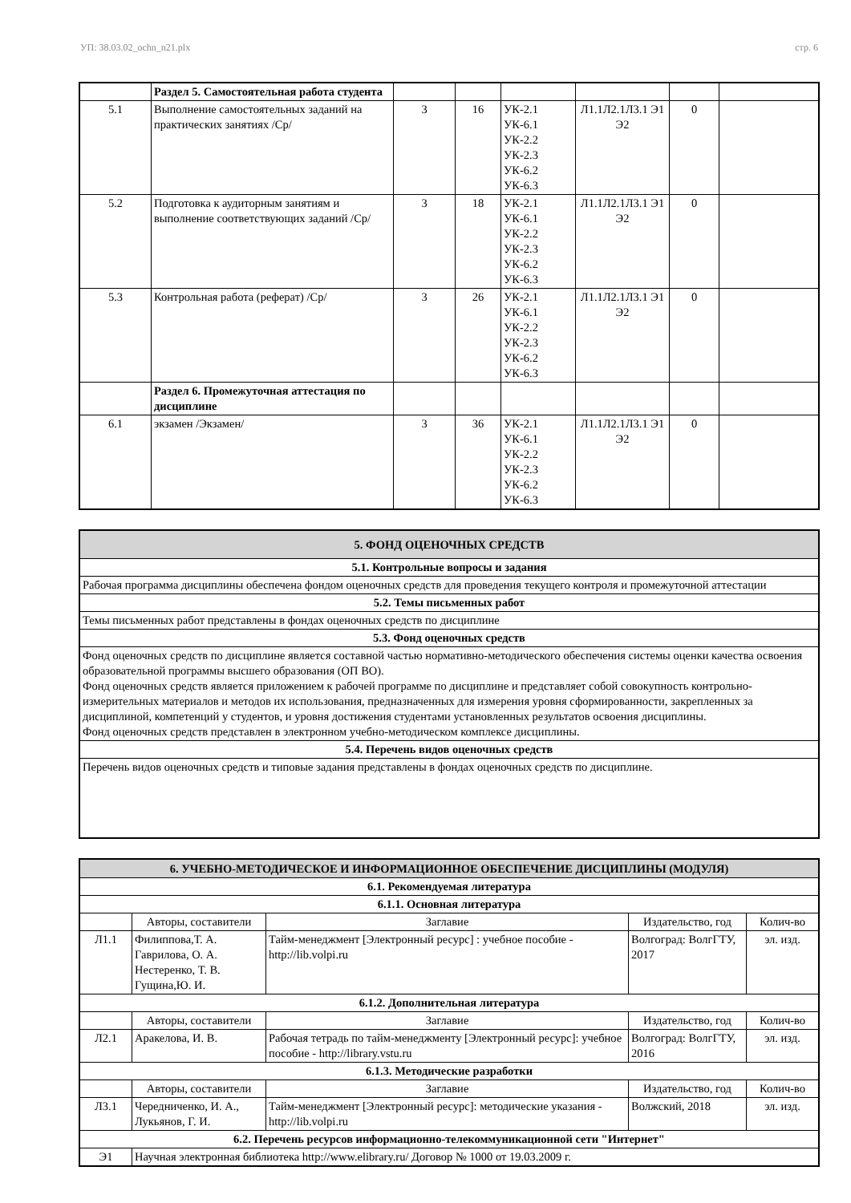УП: 38.03.02_ochn_n21.plx стр. 6
| | Раздел 5. Самостоятельная работа студента | | | | | | |
| 5.1 | Выполнение самостоятельных заданий на практических занятиях /Ср/ | 3 | 16 | УК-2.1 УК-6.1 УК-2.2 УК-2.3 УК-6.2 УК-6.3 | Л1.1Л2.1Л3.1 Э1 Э2 | 0 | |
| 5.2 | Подготовка к аудиторным занятиям и выполнение соответствующих заданий /Ср/ | 3 | 18 | УК-2.1 УК-6.1 УК-2.2 УК-2.3 УК-6.2 УК-6.3 | Л1.1Л2.1Л3.1 Э1 Э2 | 0 | |
| 5.3 | Контрольная работа (реферат) /Ср/ | 3 | 26 | УК-2.1 УК-6.1 УК-2.2 УК-2.3 УК-6.2 УК-6.3 | Л1.1Л2.1Л3.1 Э1 Э2 | 0 | |
| | Раздел 6. Промежуточная аттестация по дисциплине | | | | | | |
| 6.1 | экзамен /Экзамен/ | 3 | 36 | УК-2.1 УК-6.1 УК-2.2 УК-2.3 УК-6.2 УК-6.3 | Л1.1Л2.1Л3.1 Э1 Э2 | 0 | |
| 5. ФОНД ОЦЕНОЧНЫХ СРЕДСТВ |
| 5.1. Контрольные вопросы и задания |
| Рабочая программа дисциплины обеспечена фондом оценочных средств для проведения текущего контроля и промежуточной аттестации |
| 5.2. Темы письменных работ |
| Темы письменных работ представлены в фондах оценочных средств по дисциплине |
| 5.3. Фонд оценочных средств |
| Фонд оценочных средств по дисциплине является составной частью нормативно-методического обеспечения системы оценки качества освоения образовательной программы высшего образования (ОП ВО). Фонд оценочных средств является приложением к рабочей программе по дисциплине и представляет собой совокупность контрольно-измерительных материалов и методов их использования, предназначенных для измерения уровня сформированности, закрепленных за дисциплиной, компетенций у студентов, и уровня достижения студентами установленных результатов освоения дисциплины. Фонд оценочных средств представлен в электронном учебно-методическом комплексе дисциплины. |
| 5.4. Перечень видов оценочных средств |
| Перечень видов оценочных средств и типовые задания представлены в фондах оценочных средств по дисциплине. |
| 6. УЧЕБНО-МЕТОДИЧЕСКОЕ И ИНФОРМАЦИОННОЕ ОБЕСПЕЧЕНИЕ ДИСЦИПЛИНЫ (МОДУЛЯ) | | | | |
| 6.1. Рекомендуемая литература | | | | |
| 6.1.1. Основная литература | | | | |
| | Авторы, составители | Заглавие | Издательство, год | Колич-во |
| Л1.1 | Филиппова,Т. А. Гаврилова, О. А. Нестеренко, Т. В. Гущина,Ю. И. | Тайм-менеджмент [Электронный ресурс] : учебное пособие - http://lib.volpi.ru | Волгоград: ВолгГТУ, 2017 | эл. изд. |
| 6.1.2. Дополнительная литература | | | | |
| | Авторы, составители | Заглавие | Издательство, год | Колич-во |
| Л2.1 | Аракелова, И. В. | Рабочая тетрадь по тайм-менеджменту [Электронный ресурс]: учебное пособие - http://library.vstu.ru | Волгоград: ВолгГТУ, 2016 | эл. изд. |
| 6.1.3. Методические разработки | | | | |
| | Авторы, составители | Заглавие | Издательство, год | Колич-во |
| Л3.1 | Чередниченко, И. А., Лукьянов, Г. И. | Тайм-менеджмент [Электронный ресурс]: методические указания - http://lib.volpi.ru | Волжский, 2018 | эл. изд. |
| 6.2. Перечень ресурсов информационно-телекоммуникационной сети "Интернет" | | | | |
| Э1 | Научная электронная библиотека http://www.elibrary.ru/ Договор № 1000 от 19.03.2009 г. | | | |